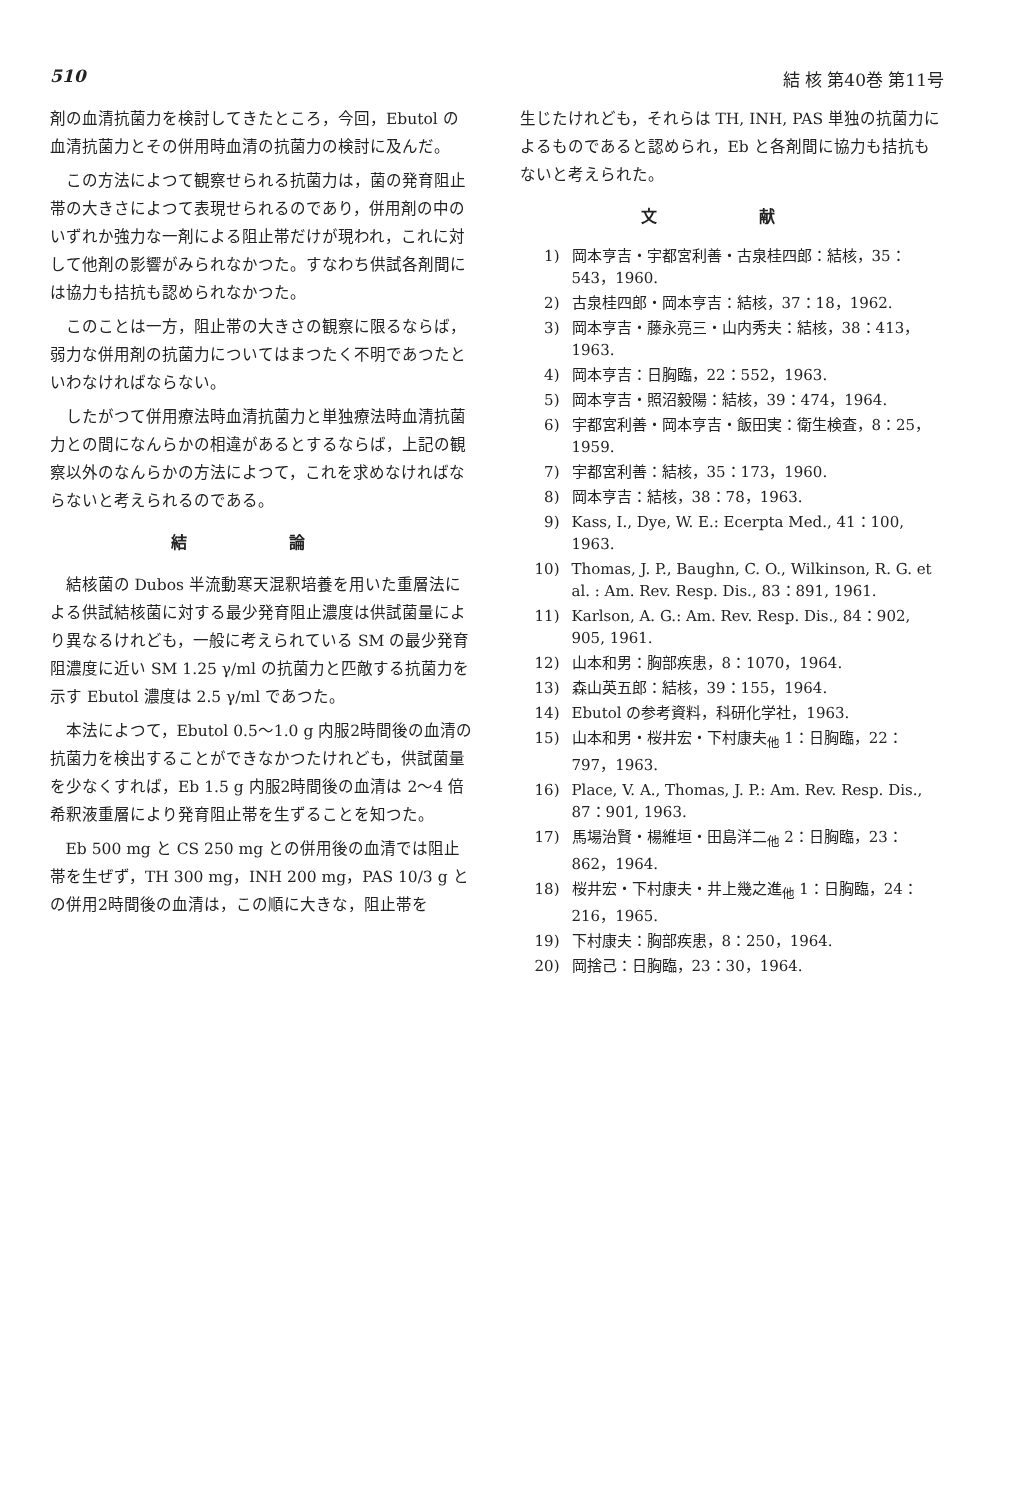510 結 核 第40巻 第11号
剤の血清抗菌力を検討してきたところ，今回，Ebutol の血清抗菌力とその併用時血清の抗菌力の検討に及んだ。
この方法によつて観察せられる抗菌力は，菌の発育阻止帯の大きさによつて表現せられるのであり，併用剤の中のいずれか強力な一剤による阻止帯だけが現われ，これに対して他剤の影響がみられなかつた。すなわち供試各剤間には協力も拮抗も認められなかつた。
このことは一方，阻止帯の大きさの観察に限るならば，弱力な併用剤の抗菌力についてはまつたく不明であつたといわなければならない。
したがつて併用療法時血清抗菌力と単独療法時血清抗菌力との間になんらかの相違があるとするならば，上記の観察以外のなんらかの方法によつて，これを求めなければならないと考えられるのである。
結 論
結核菌の Dubos 半流動寒天混釈培養を用いた重層法による供試結核菌に対する最少発育阻止濃度は供試菌量により異なるけれども，一般に考えられている SM の最少発育阻濃度に近い SM 1.25 γ/ml の抗菌力と匹敵する抗菌力を示す Ebutol 濃度は 2.5 γ/ml であつた。
本法によつて，Ebutol 0.5～1.0 g 内服2時間後の血清の抗菌力を検出することができなかつたけれども，供試菌量を少なくすれば，Eb 1.5 g 内服2時間後の血清は 2～4 倍希釈液重層により発育阻止帯を生ずることを知つた。
Eb 500 mg と CS 250 mg との併用後の血清では阻止帯を生ぜず，TH 300 mg，INH 200 mg，PAS 10/3 g との併用2時間後の血清は，この順に大きな，阻止帯を
生じたけれども，それらは TH, INH, PAS 単独の抗菌力によるものであると認められ，Eb と各剤間に協力も拮抗もないと考えられた。
文 献
1) 岡本亨吉・宇都宮利善・古泉桂四郎：結核，35：543，1960.
2) 古泉桂四郎・岡本亨吉：結核，37：18，1962.
3) 岡本亨吉・藤永亮三・山内秀夫：結核，38：413，1963.
4) 岡本亨吉：日胸臨，22：552，1963.
5) 岡本亨吉・照沼毅陽：結核，39：474，1964.
6) 宇都宮利善・岡本亨吉・飯田実：衛生検査，8：25，1959.
7) 宇都宮利善：結核，35：173，1960.
8) 岡本亨吉：結核，38：78，1963.
9) Kass, I., Dye, W. E.: Ecerpta Med., 41：100, 1963.
10) Thomas, J. P., Baughn, C. O., Wilkinson, R. G. et al. : Am. Rev. Resp. Dis., 83：891, 1961.
11) Karlson, A. G.: Am. Rev. Resp. Dis., 84：902, 905, 1961.
12) 山本和男：胸部疾患，8：1070，1964.
13) 森山英五郎：結核，39：155，1964.
14) Ebutol の参考資料，科研化学社，1963.
15) 山本和男・桜井宏・下村康夫<sub>他</sub> 1：日胸臨，22：797，1963.
16) Place, V. A., Thomas, J. P.: Am. Rev. Resp. Dis., 87：901, 1963.
17) 馬場治賢・楊維垣・田島洋二<sub>他</sub> 2：日胸臨，23：862，1964.
18) 桜井宏・下村康夫・井上幾之進<sub>他</sub> 1：日胸臨，24：216，1965.
19) 下村康夫：胸部疾患，8：250，1964.
20) 岡捨己：日胸臨，23：30，1964.